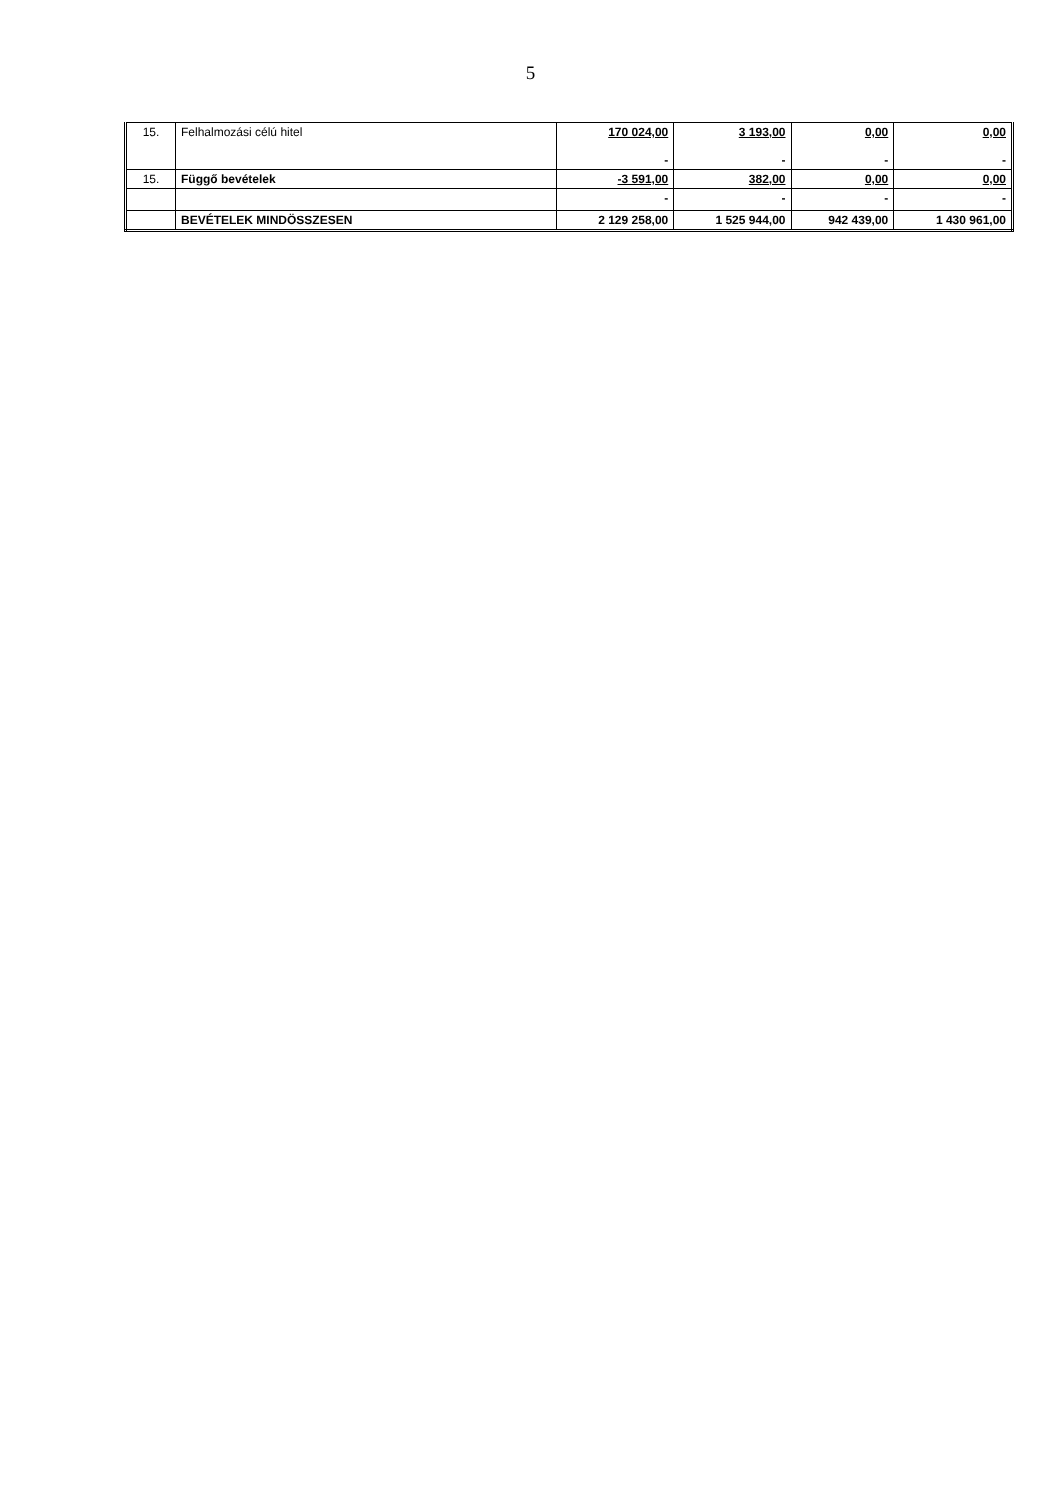5
| 15. | Felhalmozási célú hitel | 170 024,00 - | 3 193,00 - | 0,00 - | 0,00 - |
| 15. | Függő bevételek | -3 591,00 | 382,00 | 0,00 | 0,00 |
| | | - | - | - | - |
| | BEVÉTELEK MINDÖSSZESEN | 2 129 258,00 | 1 525 944,00 | 942 439,00 | 1 430 961,00 |